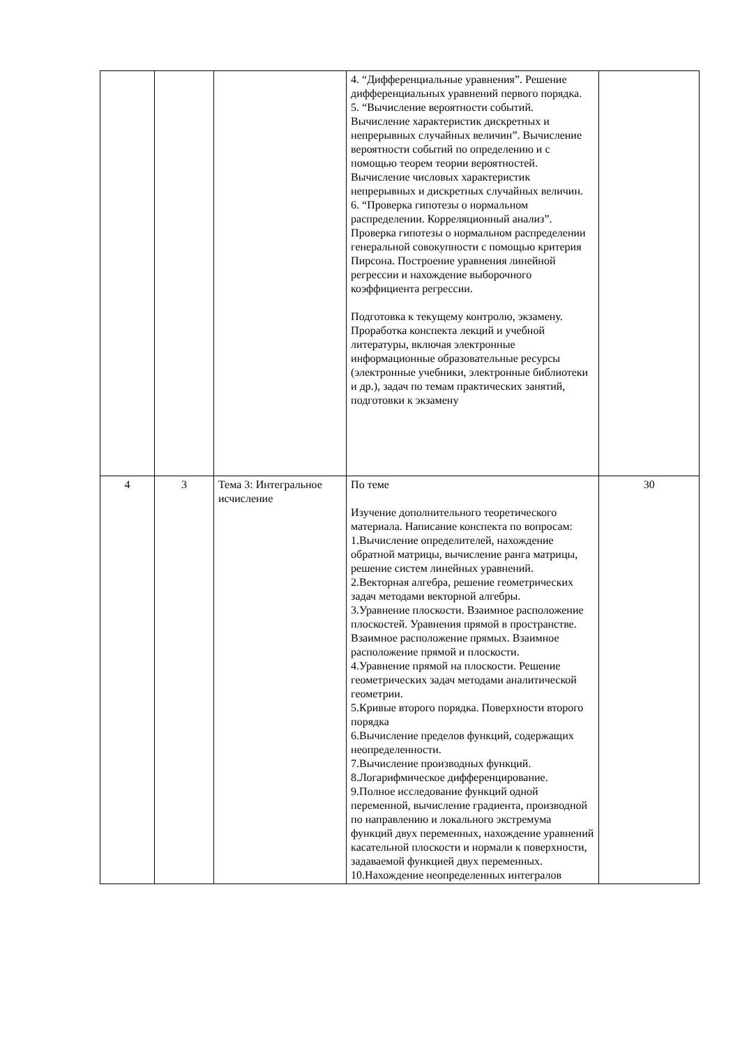| | | | 4. “Дифференциальные уравнения”. Решение дифференциальных уравнений первого порядка. 5. “Вычисление вероятности событий. Вычисление характеристик дискретных и непрерывных случайных величин”. Вычисление вероятности событий по определению и с помощью теорем теории вероятностей. Вычисление числовых характеристик непрерывных и дискретных случайных величин. 6. “Проверка гипотезы о нормальном распределении. Корреляционный анализ”. Проверка гипотезы о нормальном распределении генеральной совокупности с помощью критерия Пирсона. Построение уравнения линейной регрессии и нахождение выборочного коэффициента регрессии. Подготовка к текущему контролю, экзамену. Проработка конспекта лекций и учебной литературы, включая электронные информационные образовательные ресурсы (электронные учебники, электронные библиотеки и др.), задач по темам практических занятий, подготовки к экзамену | |
| 4 | 3 | Тема 3: Интегральное исчисление | По теме Изучение дополнительного теоретического материала. Написание конспекта по вопросам: 1.Вычисление определителей, нахождение обратной матрицы, вычисление ранга матрицы, решение систем линейных уравнений. 2.Векторная алгебра, решение геометрических задач методами векторной алгебры. 3.Уравнение плоскости. Взаимное расположение плоскостей. Уравнения прямой в пространстве. Взаимное расположение прямых. Взаимное расположение прямой и плоскости. 4.Уравнение прямой на плоскости. Решение геометрических задач методами аналитической геометрии. 5.Кривые второго порядка. Поверхности второго порядка 6.Вычисление пределов функций, содержащих неопределенности. 7.Вычисление производных функций. 8.Логарифмическое дифференцирование. 9.Полное исследование функций одной переменной, вычисление градиента, производной по направлению и локального экстремума функций двух переменных, нахождение уравнений касательной плоскости и нормали к поверхности, задаваемой функцией двух переменных. 10.Нахождение неопределенных интегралов | 30 |